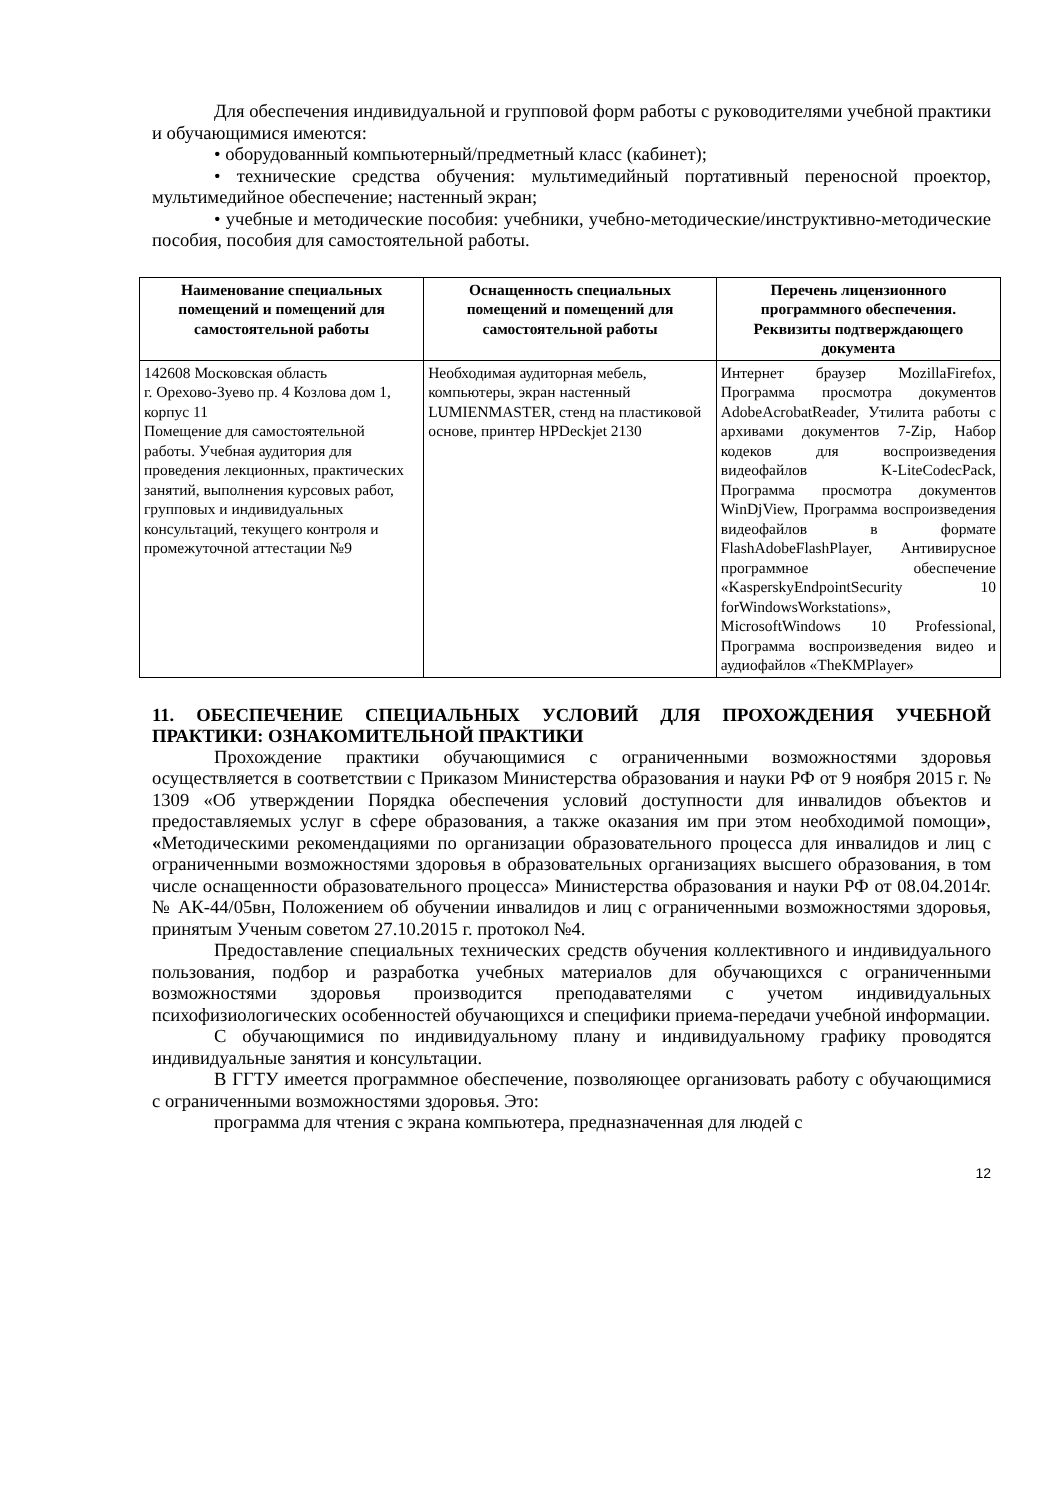Для обеспечения индивидуальной и групповой форм работы с руководителями учебной практики и обучающимися имеются:
• оборудованный компьютерный/предметный класс (кабинет);
• технические средства обучения: мультимедийный портативный переносной проектор, мультимедийное обеспечение; настенный экран;
• учебные и методические пособия: учебники, учебно-методические/инструктивно-методические пособия, пособия для самостоятельной работы.
| Наименование специальных помещений и помещений для самостоятельной работы | Оснащенность специальных помещений и помещений для самостоятельной работы | Перечень лицензионного программного обеспечения. Реквизиты подтверждающего документа |
| --- | --- | --- |
| 142608 Московская область г. Орехово-Зуево пр. 4 Козлова дом 1, корпус 11 Помещение для самостоятельной работы. Учебная аудитория для проведения лекционных, практических занятий, выполнения курсовых работ, групповых и индивидуальных консультаций, текущего контроля и промежуточной аттестации №9 | Необходимая аудиторная мебель, компьютеры, экран настенный LUMIENMASTER, стенд на пластиковой основе, принтер HPDeckjet 2130 | Интернет браузер MozillaFirefox, Программа просмотра документов AdobeAcrobatReader, Утилита работы с архивами документов 7-Zip, Набор кодеков для воспроизведения видеофайлов K-LiteCodecPack, Программа просмотра документов WinDjView, Программа воспроизведения видеофайлов в формате FlashAdobeFlashPlayer, Антивирусное программное обеспечение «KasperskyEndpointSecurity 10 forWindowsWorkstations», MicrosoftWindows 10 Professional, Программа воспроизведения видео и аудиофайлов «TheKMPlayer» |
11. ОБЕСПЕЧЕНИЕ СПЕЦИАЛЬНЫХ УСЛОВИЙ ДЛЯ ПРОХОЖДЕНИЯ УЧЕБНОЙ ПРАКТИКИ: ОЗНАКОМИТЕЛЬНОЙ ПРАКТИКИ
Прохождение практики обучающимися с ограниченными возможностями здоровья осуществляется в соответствии с Приказом Министерства образования и науки РФ от 9 ноября 2015 г. № 1309 «Об утверждении Порядка обеспечения условий доступности для инвалидов объектов и предоставляемых услуг в сфере образования, а также оказания им при этом необходимой помощи», «Методическими рекомендациями по организации образовательного процесса для инвалидов и лиц с ограниченными возможностями здоровья в образовательных организациях высшего образования, в том числе оснащенности образовательного процесса» Министерства образования и науки РФ от 08.04.2014г. № АК-44/05вн, Положением об обучении инвалидов и лиц с ограниченными возможностями здоровья, принятым Ученым советом 27.10.2015 г. протокол №4.
Предоставление специальных технических средств обучения коллективного и индивидуального пользования, подбор и разработка учебных материалов для обучающихся с ограниченными возможностями здоровья производится преподавателями с учетом индивидуальных психофизиологических особенностей обучающихся и специфики приема-передачи учебной информации.
С обучающимися по индивидуальному плану и индивидуальному графику проводятся индивидуальные занятия и консультации.
В ГГТУ имеется программное обеспечение, позволяющее организовать работу с обучающимися с ограниченными возможностями здоровья. Это:
программа для чтения с экрана компьютера, предназначенная для людей с
12